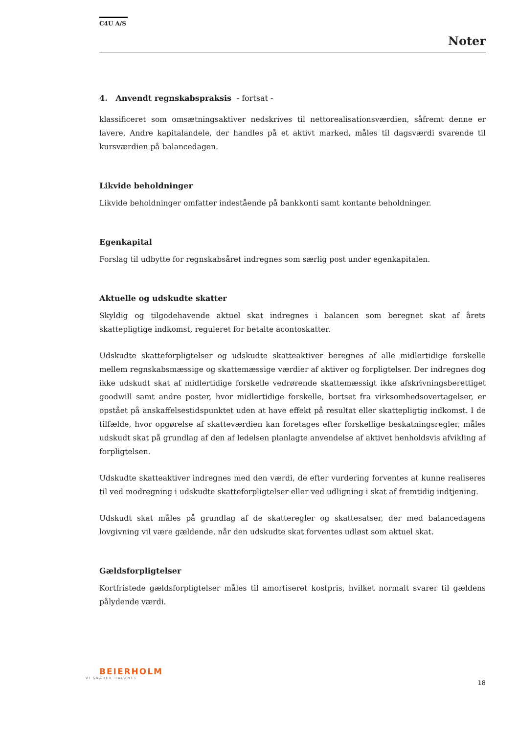C4U A/S
Noter
4. Anvendt regnskabspraksis - fortsat -
klassificeret som omsætningsaktiver nedskrives til nettorealisationsværdien, såfremt denne er lavere. Andre kapitalandele, der handles på et aktivt marked, måles til dagsværdi svarende til kursværdien på balancedagen.
Likvide beholdninger
Likvide beholdninger omfatter indestående på bankkonti samt kontante beholdninger.
Egenkapital
Forslag til udbytte for regnskabsåret indregnes som særlig post under egenkapitalen.
Aktuelle og udskudte skatter
Skyldig og tilgodehavende aktuel skat indregnes i balancen som beregnet skat af årets skattepligtige indkomst, reguleret for betalte acontoskatter.
Udskudte skatteforpligtelser og udskudte skatteaktiver beregnes af alle midlertidige forskelle mellem regnskabsmæssige og skattemæssige værdier af aktiver og forpligtelser. Der indregnes dog ikke udskudt skat af midlertidige forskelle vedrørende skattemæssigt ikke afskrivningsberettiget goodwill samt andre poster, hvor midlertidige forskelle, bortset fra virksomhedsovertagelser, er opstået på anskaffelsestidspunktet uden at have effekt på resultat eller skattepligtig indkomst. I de tilfælde, hvor opgørelse af skatteværdien kan foretages efter forskellige beskatningsregler, måles udskudt skat på grundlag af den af ledelsen planlagte anvendelse af aktivet henholdsvis afvikling af forpligtelsen.
Udskudte skatteaktiver indregnes med den værdi, de efter vurdering forventes at kunne realiseres til ved modregning i udskudte skatteforpligtelser eller ved udligning i skat af fremtidig indtjening.
Udskudt skat måles på grundlag af de skatteregler og skattesatser, der med balancedagens lovgivning vil være gældende, når den udskudte skat forventes udløst som aktuel skat.
Gældsforpligtelser
Kortfristede gældsforpligtelser måles til amortiseret kostpris, hvilket normalt svarer til gældens pålydende værdi.
BEIERHOLM
VI SKABER BALANCE
18